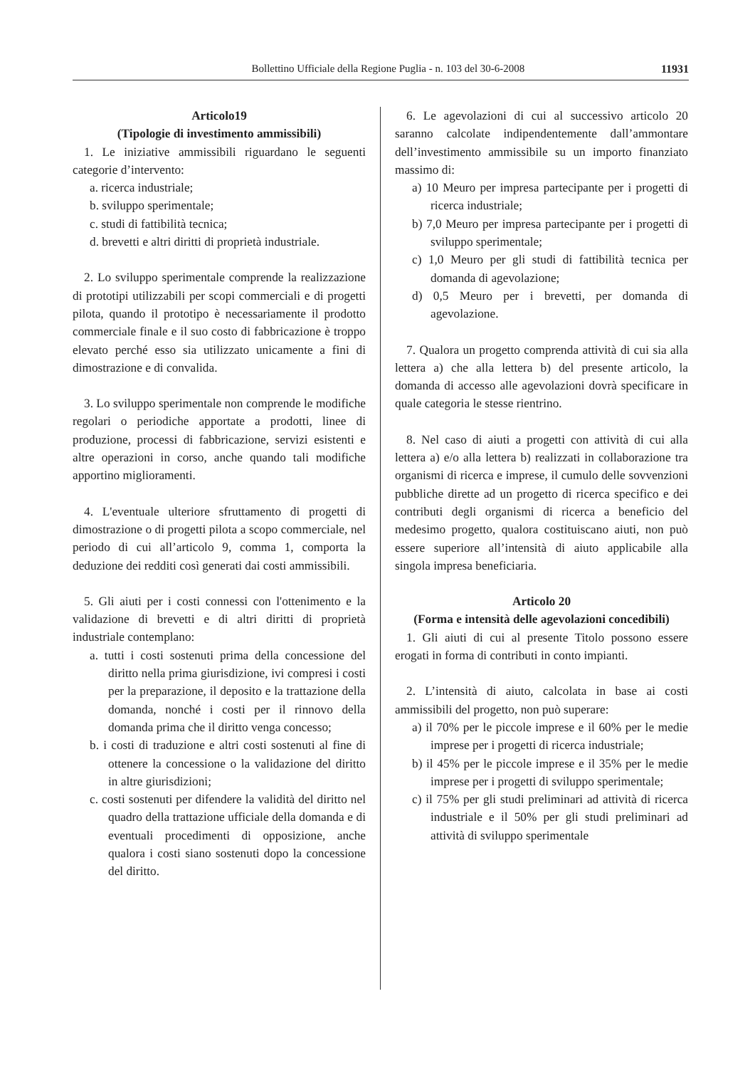Bollettino Ufficiale della Regione Puglia - n. 103 del 30-6-2008 11931
Articolo19
(Tipologie di investimento ammissibili)
1. Le iniziative ammissibili riguardano le seguenti categorie d’intervento:
a. ricerca industriale;
b. sviluppo sperimentale;
c. studi di fattibilità tecnica;
d. brevetti e altri diritti di proprietà industriale.
2. Lo sviluppo sperimentale comprende la realizzazione di prototipi utilizzabili per scopi commerciali e di progetti pilota, quando il prototipo è necessariamente il prodotto commerciale finale e il suo costo di fabbricazione è troppo elevato perché esso sia utilizzato unicamente a fini di dimostrazione e di convalida.
3. Lo sviluppo sperimentale non comprende le modifiche regolari o periodiche apportate a prodotti, linee di produzione, processi di fabbricazione, servizi esistenti e altre operazioni in corso, anche quando tali modifiche apportino miglioramenti.
4. L'eventuale ulteriore sfruttamento di progetti di dimostrazione o di progetti pilota a scopo commerciale, nel periodo di cui all’articolo 9, comma 1, comporta la deduzione dei redditi così generati dai costi ammissibili.
5. Gli aiuti per i costi connessi con l'ottenimento e la validazione di brevetti e di altri diritti di proprietà industriale contemplano:
a. tutti i costi sostenuti prima della concessione del diritto nella prima giurisdizione, ivi compresi i costi per la preparazione, il deposito e la trattazione della domanda, nonché i costi per il rinnovo della domanda prima che il diritto venga concesso;
b. i costi di traduzione e altri costi sostenuti al fine di ottenere la concessione o la validazione del diritto in altre giurisdizioni;
c. costi sostenuti per difendere la validità del diritto nel quadro della trattazione ufficiale della domanda e di eventuali procedimenti di opposizione, anche qualora i costi siano sostenuti dopo la concessione del diritto.
6. Le agevolazioni di cui al successivo articolo 20 saranno calcolate indipendentemente dall’ammontare dell’investimento ammissibile su un importo finanziato massimo di:
a) 10 Meuro per impresa partecipante per i progetti di ricerca industriale;
b) 7,0 Meuro per impresa partecipante per i progetti di sviluppo sperimentale;
c) 1,0 Meuro per gli studi di fattibilità tecnica per domanda di agevolazione;
d) 0,5 Meuro per i brevetti, per domanda di agevolazione.
7. Qualora un progetto comprenda attività di cui sia alla lettera a) che alla lettera b) del presente articolo, la domanda di accesso alle agevolazioni dovrà specificare in quale categoria le stesse rientrino.
8. Nel caso di aiuti a progetti con attività di cui alla lettera a) e/o alla lettera b) realizzati in collaborazione tra organismi di ricerca e imprese, il cumulo delle sovvenzioni pubbliche dirette ad un progetto di ricerca specifico e dei contributi degli organismi di ricerca a beneficio del medesimo progetto, qualora costituiscano aiuti, non può essere superiore all’intensità di aiuto applicabile alla singola impresa beneficiaria.
Articolo 20
(Forma e intensità delle agevolazioni concedibili)
1. Gli aiuti di cui al presente Titolo possono essere erogati in forma di contributi in conto impianti.
2. L’intensità di aiuto, calcolata in base ai costi ammissibili del progetto, non può superare:
a) il 70% per le piccole imprese e il 60% per le medie imprese per i progetti di ricerca industriale;
b) il 45% per le piccole imprese e il 35% per le medie imprese per i progetti di sviluppo sperimentale;
c) il 75% per gli studi preliminari ad attività di ricerca industriale e il 50% per gli studi preliminari ad attività di sviluppo sperimentale